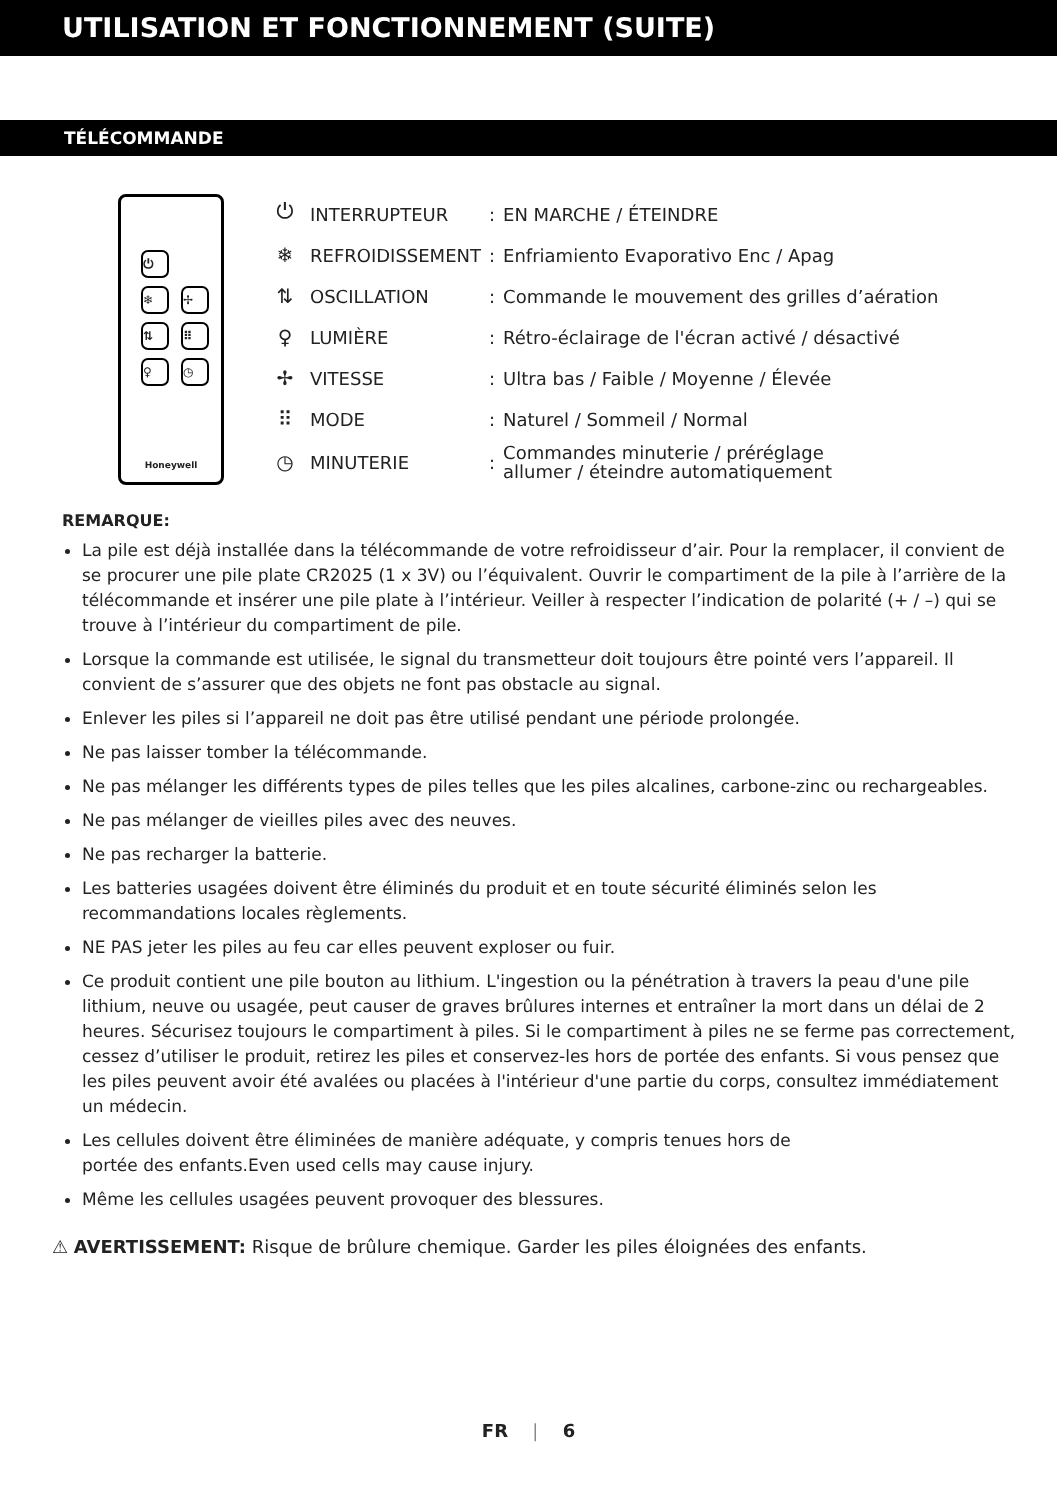UTILISATION ET FONCTIONNEMENT (SUITE)
TÉLÉCOMMANDE
⏻
❄ ✢
⇅ ⠿
♀ ◷
Honeywell
| ⏻ | INTERRUPTEUR | : | EN MARCHE / ÉTEINDRE |
| ❄ | REFROIDISSEMENT | : | Enfriamiento Evaporativo Enc / Apag |
| ⇅ | OSCILLATION | : | Commande le mouvement des grilles d’aération |
| ♀ | LUMIÈRE | : | Rétro-éclairage de l'écran activé / désactivé |
| ✢ | VITESSE | : | Ultra bas / Faible / Moyenne / Élevée |
| ⠿ | MODE | : | Naturel / Sommeil / Normal |
| ◷ | MINUTERIE | : | Commandes minuterie / préréglage allumer / éteindre automatiquement |
REMARQUE:
La pile est déjà installée dans la télécommande de votre refroidisseur d’air. Pour la remplacer, il convient de se procurer une pile plate CR2025 (1 x 3V) ou l’équivalent. Ouvrir le compartiment de la pile à l’arrière de la télécommande et insérer une pile plate à l’intérieur. Veiller à respecter l’indication de polarité (+ / –) qui se trouve à l’intérieur du compartiment de pile.
Lorsque la commande est utilisée, le signal du transmetteur doit toujours être pointé vers l’appareil. Il convient de s’assurer que des objets ne font pas obstacle au signal.
Enlever les piles si l’appareil ne doit pas être utilisé pendant une période prolongée.
Ne pas laisser tomber la télécommande.
Ne pas mélanger les différents types de piles telles que les piles alcalines, carbone-zinc ou rechargeables.
Ne pas mélanger de vieilles piles avec des neuves.
Ne pas recharger la batterie.
Les batteries usagées doivent être éliminés du produit et en toute sécurité éliminés selon les recommandations locales règlements.
NE PAS jeter les piles au feu car elles peuvent exploser ou fuir.
Ce produit contient une pile bouton au lithium. L'ingestion ou la pénétration à travers la peau d'une pile lithium, neuve ou usagée, peut causer de graves brûlures internes et entraîner la mort dans un délai de 2 heures. Sécurisez toujours le compartiment à piles. Si le compartiment à piles ne se ferme pas correctement, cessez d’utiliser le produit, retirez les piles et conservez-les hors de portée des enfants. Si vous pensez que les piles peuvent avoir été avalées ou placées à l'intérieur d'une partie du corps, consultez immédiatement un médecin.
Les cellules doivent être éliminées de manière adéquate, y compris tenues hors de
portée des enfants.Even used cells may cause injury.
Même les cellules usagées peuvent provoquer des blessures.
⚠ AVERTISSEMENT: Risque de brûlure chemique. Garder les piles éloignées des enfants.
FR | 6